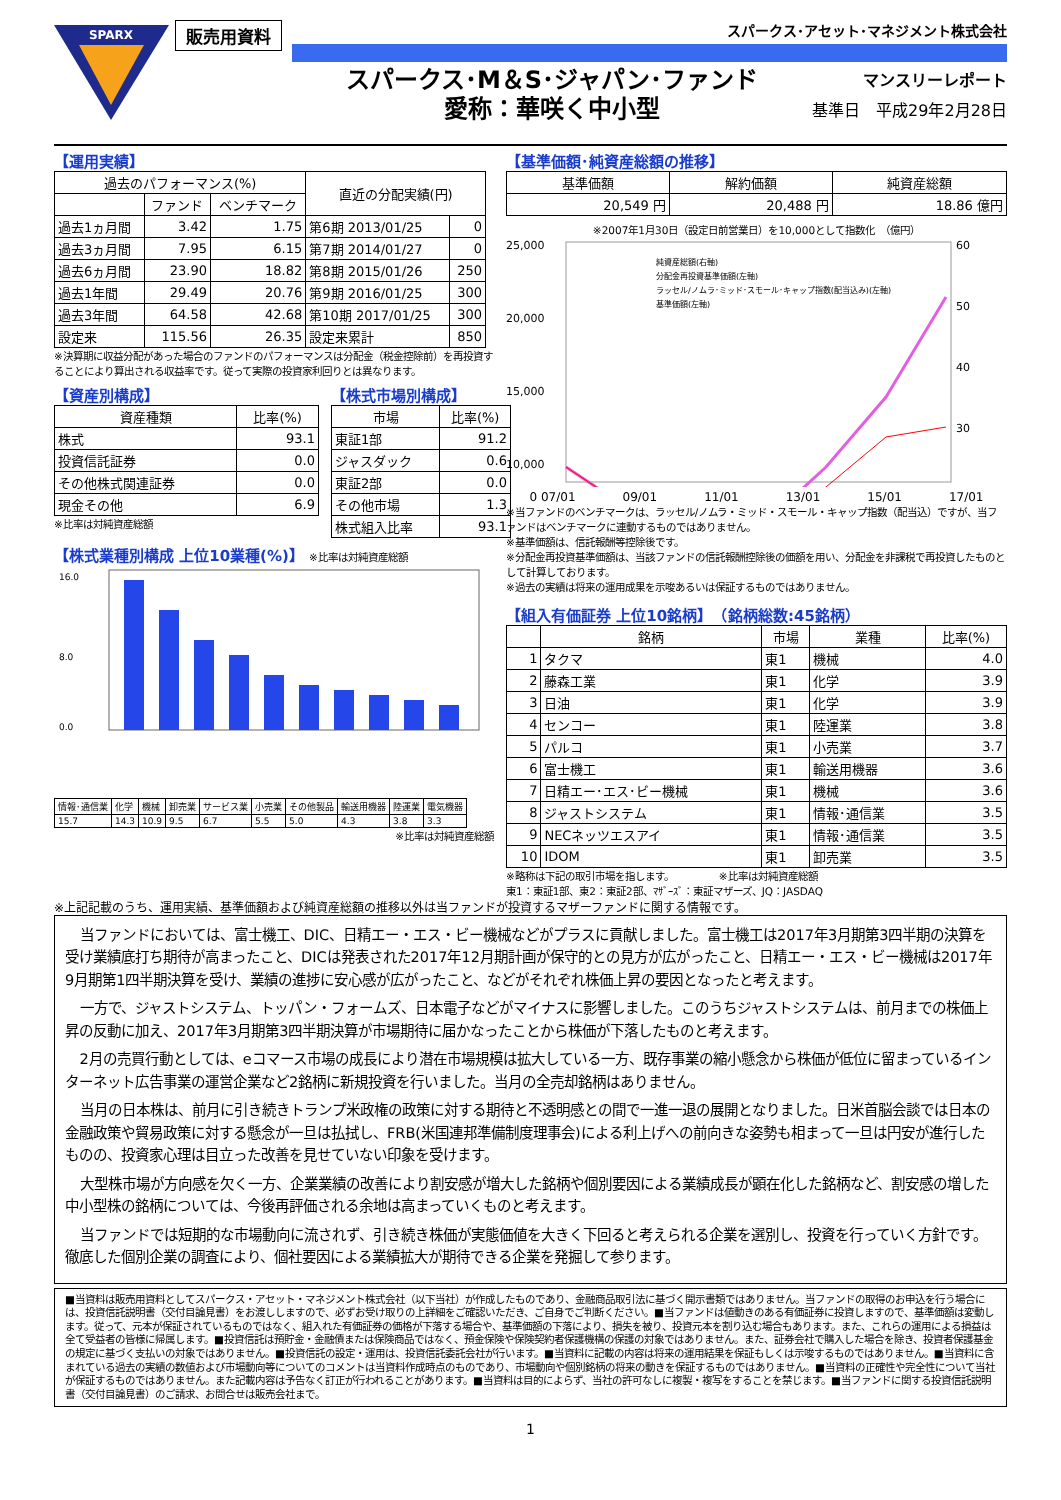SPARX
販売用資料
スパークス･アセット･マネジメント株式会社
スパークス･M＆S･ジャパン･ファンド
愛称：華咲く中小型
マンスリーレポート
基準日　平成29年2月28日
【運用実績】
| 過去のパフォーマンス(%) | | | 直近の分配実績(円) | |
| --- | --- | --- | --- | --- |
| | ファンド | ベンチマーク | | |
| 過去1ヵ月間 | 3.42 | 1.75 | 第6期 2013/01/25 | 0 |
| 過去3ヵ月間 | 7.95 | 6.15 | 第7期 2014/01/27 | 0 |
| 過去6ヵ月間 | 23.90 | 18.82 | 第8期 2015/01/26 | 250 |
| 過去1年間 | 29.49 | 20.76 | 第9期 2016/01/25 | 300 |
| 過去3年間 | 64.58 | 42.68 | 第10期 2017/01/25 | 300 |
| 設定来 | 115.56 | 26.35 | 設定来累計 | 850 |
※決算期に収益分配があった場合のファンドのパフォーマンスは分配金（税金控除前）を再投資することにより算出される収益率です。従って実際の投資家利回りとは異なります。
【資産別構成】
| 資産種類 | 比率(%) |
| --- | --- |
| 株式 | 93.1 |
| 投資信託証券 | 0.0 |
| その他株式関連証券 | 0.0 |
| 現金その他 | 6.9 |
※比率は対純資産総額
【株式市場別構成】
| 市場 | 比率(%) |
| --- | --- |
| 東証1部 | 91.2 |
| ジャスダック | 0.6 |
| 東証2部 | 0.0 |
| その他市場 | 1.3 |
| 株式組入比率 | 93.1 |
【株式業種別構成 上位10業種(%)】 ※比率は対純資産総額
16.0
8.0
0.0
| 情報･通信業 | 化学 | 機械 | 卸売業 | サービス業 | 小売業 | その他製品 | 輸送用機器 | 陸運業 | 電気機器 |
| 15.7 | 14.3 | 10.9 | 9.5 | 6.7 | 5.5 | 5.0 | 4.3 | 3.8 | 3.3 |
※比率は対純資産総額
【基準価額･純資産総額の推移】
| 基準価額 | 解約価額 | 純資産総額 |
| --- | --- | --- |
| 20,549 円 | 20,488 円 | 18.86 億円 |
※2007年1月30日（設定日前営業日）を10,000として指数化　（億円）
25,000
20,000
15,000
10,000
60
50
40
30
純資産総額(右軸)
分配金再投資基準価額(左軸)
ラッセル/ノムラ･ミッド･スモール･キャップ指数(配当込み)(左軸)
基準価額(左軸)
0 07/01 09/01 11/01 13/01 15/01 17/01
※当ファンドのベンチマークは、ラッセル/ノムラ・ミッド・スモール・キャップ指数（配当込）ですが、当ファンドはベンチマークに連動するものではありません。
※基準価額は、信託報酬等控除後です。
※分配金再投資基準価額は、当該ファンドの信託報酬控除後の価額を用い、分配金を非課税で再投資したものとして計算しております。
※過去の実績は将来の運用成果を示唆あるいは保証するものではありません。
【組入有価証券 上位10銘柄】　（銘柄総数:45銘柄）
| | 銘柄 | 市場 | 業種 | 比率(%) |
| --- | --- | --- | --- | --- |
| 1 | タクマ | 東1 | 機械 | 4.0 |
| 2 | 藤森工業 | 東1 | 化学 | 3.9 |
| 3 | 日油 | 東1 | 化学 | 3.9 |
| 4 | センコー | 東1 | 陸運業 | 3.8 |
| 5 | パルコ | 東1 | 小売業 | 3.7 |
| 6 | 富士機工 | 東1 | 輸送用機器 | 3.6 |
| 7 | 日精エー･エス･ビー機械 | 東1 | 機械 | 3.6 |
| 8 | ジャストシステム | 東1 | 情報･通信業 | 3.5 |
| 9 | NECネッツエスアイ | 東1 | 情報･通信業 | 3.5 |
| 10 | IDOM | 東1 | 卸売業 | 3.5 |
※略称は下記の取引市場を指します。　　　　　※比率は対純資産総額
東1：東証1部、東2：東証2部、ﾏｻﾞｰｽﾞ：東証マザーズ、JQ：JASDAQ
※上記記載のうち、運用実績、基準価額および純資産総額の推移以外は当ファンドが投資するマザーファンドに関する情報です。
当ファンドにおいては、富士機工、DIC、日精エー・エス・ビー機械などがプラスに貢献しました。富士機工は2017年3月期第3四半期の決算を受け業績底打ち期待が高まったこと、DICは発表された2017年12月期計画が保守的との見方が広がったこと、日精エー・エス・ビー機械は2017年9月期第1四半期決算を受け、業績の進捗に安心感が広がったこと、などがそれぞれ株価上昇の要因となったと考えます。
一方で、ジャストシステム、トッパン・フォームズ、日本電子などがマイナスに影響しました。このうちジャストシステムは、前月までの株価上昇の反動に加え、2017年3月期第3四半期決算が市場期待に届かなったことから株価が下落したものと考えます。
2月の売買行動としては、eコマース市場の成長により潜在市場規模は拡大している一方、既存事業の縮小懸念から株価が低位に留まっているインターネット広告事業の運営企業など2銘柄に新規投資を行いました。当月の全売却銘柄はありません。
当月の日本株は、前月に引き続きトランプ米政権の政策に対する期待と不透明感との間で一進一退の展開となりました。日米首脳会談では日本の金融政策や貿易政策に対する懸念が一旦は払拭し、FRB(米国連邦準備制度理事会)による利上げへの前向きな姿勢も相まって一旦は円安が進行したものの、投資家心理は目立った改善を見せていない印象を受けます。
大型株市場が方向感を欠く一方、企業業績の改善により割安感が増大した銘柄や個別要因による業績成長が顕在化した銘柄など、割安感の増した中小型株の銘柄については、今後再評価される余地は高まっていくものと考えます。
当ファンドでは短期的な市場動向に流されず、引き続き株価が実態価値を大きく下回ると考えられる企業を選別し、投資を行っていく方針です。徹底した個別企業の調査により、個社要因による業績拡大が期待できる企業を発掘して参ります。
■当資料は販売用資料としてスパークス・アセット・マネジメント株式会社（以下当社）が作成したものであり、金融商品取引法に基づく開示書類ではありません。当ファンドの取得のお申込を行う場合には、投資信託説明書（交付目論見書）をお渡ししますので、必ずお受け取りの上詳細をご確認いただき、ご自身でご判断ください。■当ファンドは値動きのある有価証券に投資しますので、基準価額は変動します。従って、元本が保証されているものではなく、組入れた有価証券の価格が下落する場合や、基準価額の下落により、損失を被り、投資元本を割り込む場合もあります。また、これらの運用による損益は全て受益者の皆様に帰属します。■投資信託は預貯金・金融債または保険商品ではなく、預金保険や保険契約者保護機構の保護の対象ではありません。また、証券会社で購入した場合を除き、投資者保護基金の規定に基づく支払いの対象ではありません。■投資信託の設定・運用は、投資信託委託会社が行います。■当資料に記載の内容は将来の運用結果を保証もしくは示唆するものではありません。■当資料に含まれている過去の実績の数値および市場動向等についてのコメントは当資料作成時点のものであり、市場動向や個別銘柄の将来の動きを保証するものではありません。■当資料の正確性や完全性について当社が保証するものではありません。また記載内容は予告なく訂正が行われることがあります。■当資料は目的によらず、当社の許可なしに複製・複写をすることを禁じます。■当ファンドに関する投資信託説明書（交付目論見書）のご請求、お問合せは販売会社まで。
1